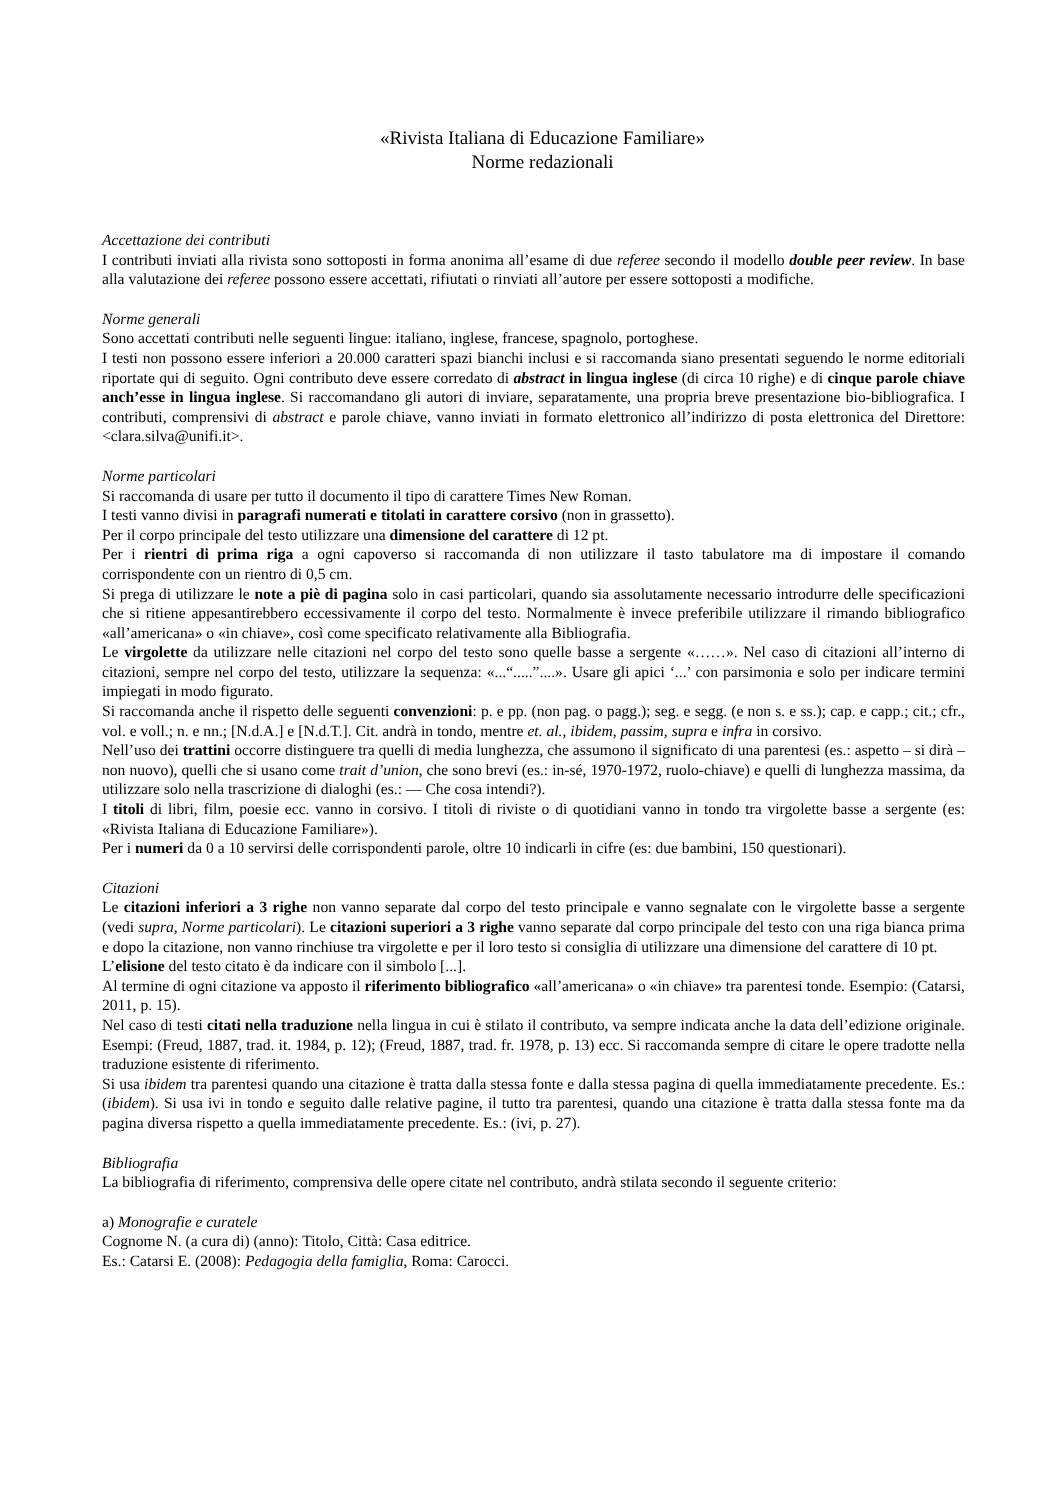«Rivista Italiana di Educazione Familiare»
Norme redazionali
Accettazione dei contributi
I contributi inviati alla rivista sono sottoposti in forma anonima all’esame di due referee secondo il modello double peer review. In base alla valutazione dei referee possono essere accettati, rifiutati o rinviati all’autore per essere sottoposti a modifiche.
Norme generali
Sono accettati contributi nelle seguenti lingue: italiano, inglese, francese, spagnolo, portoghese.
I testi non possono essere inferiori a 20.000 caratteri spazi bianchi inclusi e si raccomanda siano presentati seguendo le norme editoriali riportate qui di seguito. Ogni contributo deve essere corredato di abstract in lingua inglese (di circa 10 righe) e di cinque parole chiave anch’esse in lingua inglese. Si raccomandano gli autori di inviare, separatamente, una propria breve presentazione bio-bibliografica. I contributi, comprensivi di abstract e parole chiave, vanno inviati in formato elettronico all’indirizzo di posta elettronica del Direttore: <clara.silva@unifi.it>.
Norme particolari
Si raccomanda di usare per tutto il documento il tipo di carattere Times New Roman.
I testi vanno divisi in paragrafi numerati e titolati in carattere corsivo (non in grassetto).
Per il corpo principale del testo utilizzare una dimensione del carattere di 12 pt.
Per i rientri di prima riga a ogni capoverso si raccomanda di non utilizzare il tasto tabulatore ma di impostare il comando corrispondente con un rientro di 0,5 cm.
Si prega di utilizzare le note a piè di pagina solo in casi particolari, quando sia assolutamente necessario introdurre delle specificazioni che si ritiene appesantirebbero eccessivamente il corpo del testo. Normalmente è invece preferibile utilizzare il rimando bibliografico «all’americana» o «in chiave», così come specificato relativamente alla Bibliografia.
Le virgolette da utilizzare nelle citazioni nel corpo del testo sono quelle basse a sergente «……». Nel caso di citazioni all’interno di citazioni, sempre nel corpo del testo, utilizzare la sequenza: «...“.....”....». Usare gli apici ‘...’ con parsimonia e solo per indicare termini impiegati in modo figurato.
Si raccomanda anche il rispetto delle seguenti convenzioni: p. e pp. (non pag. o pagg.); seg. e segg. (e non s. e ss.); cap. e capp.; cit.; cfr., vol. e voll.; n. e nn.; [N.d.A.] e [N.d.T.]. Cit. andrà in tondo, mentre et. al., ibidem, passim, supra e infra in corsivo.
Nell’uso dei trattini occorre distinguere tra quelli di media lunghezza, che assumono il significato di una parentesi (es.: aspetto – si dirà – non nuovo), quelli che si usano come trait d’union, che sono brevi (es.: in-sé, 1970-1972, ruolo-chiave) e quelli di lunghezza massima, da utilizzare solo nella trascrizione di dialoghi (es.: — Che cosa intendi?).
I titoli di libri, film, poesie ecc. vanno in corsivo. I titoli di riviste o di quotidiani vanno in tondo tra virgolette basse a sergente (es: «Rivista Italiana di Educazione Familiare»).
Per i numeri da 0 a 10 servirsi delle corrispondenti parole, oltre 10 indicarli in cifre (es: due bambini, 150 questionari).
Citazioni
Le citazioni inferiori a 3 righe non vanno separate dal corpo del testo principale e vanno segnalate con le virgolette basse a sergente (vedi supra, Norme particolari). Le citazioni superiori a 3 righe vanno separate dal corpo principale del testo con una riga bianca prima e dopo la citazione, non vanno rinchiuse tra virgolette e per il loro testo si consiglia di utilizzare una dimensione del carattere di 10 pt.
L’elisione del testo citato è da indicare con il simbolo [...].
Al termine di ogni citazione va apposto il riferimento bibliografico «all’americana» o «in chiave» tra parentesi tonde. Esempio: (Catarsi, 2011, p. 15).
Nel caso di testi citati nella traduzione nella lingua in cui è stilato il contributo, va sempre indicata anche la data dell’edizione originale. Esempi: (Freud, 1887, trad. it. 1984, p. 12); (Freud, 1887, trad. fr. 1978, p. 13) ecc. Si raccomanda sempre di citare le opere tradotte nella traduzione esistente di riferimento.
Si usa ibidem tra parentesi quando una citazione è tratta dalla stessa fonte e dalla stessa pagina di quella immediatamente precedente. Es.: (ibidem). Si usa ivi in tondo e seguito dalle relative pagine, il tutto tra parentesi, quando una citazione è tratta dalla stessa fonte ma da pagina diversa rispetto a quella immediatamente precedente. Es.: (ivi, p. 27).
Bibliografia
La bibliografia di riferimento, comprensiva delle opere citate nel contributo, andrà stilata secondo il seguente criterio:
a) Monografie e curatele
Cognome N. (a cura di) (anno): Titolo, Città: Casa editrice.
Es.: Catarsi E. (2008): Pedagogia della famiglia, Roma: Carocci.